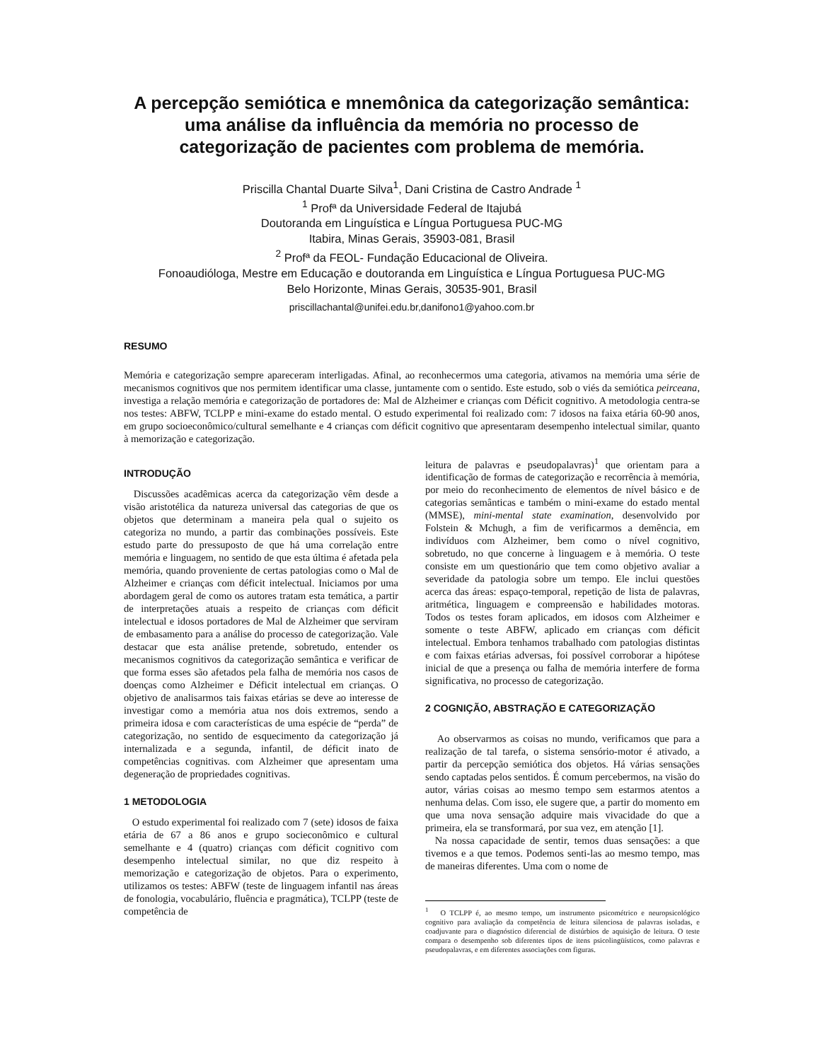A percepção semiótica e mnemônica da categorização semântica: uma análise da influência da memória no processo de categorização de pacientes com problema de memória.
Priscilla Chantal Duarte Silva<sup>1</sup>, Dani Cristina de Castro Andrade <sup>1</sup>
<sup>1</sup> Profª da Universidade Federal de Itajubá
Doutoranda em Linguística e Língua Portuguesa PUC-MG
Itabira, Minas Gerais, 35903-081, Brasil
<sup>2</sup> Profª da FEOL- Fundação Educacional de Oliveira.
Fonoaudióloga, Mestre em Educação e doutoranda em Linguística e Língua Portuguesa PUC-MG
Belo Horizonte, Minas Gerais, 30535-901, Brasil
priscillachantal@unifei.edu.br,danifono1@yahoo.com.br
RESUMO
Memória e categorização sempre apareceram interligadas. Afinal, ao reconhecermos uma categoria, ativamos na memória uma série de mecanismos cognitivos que nos permitem identificar uma classe, juntamente com o sentido. Este estudo, sob o viés da semiótica peirceana, investiga a relação memória e categorização de portadores de: Mal de Alzheimer e crianças com Déficit cognitivo. A metodologia centra-se nos testes: ABFW, TCLPP e mini-exame do estado mental. O estudo experimental foi realizado com: 7 idosos na faixa etária 60-90 anos, em grupo socioeconômico/cultural semelhante e 4 crianças com déficit cognitivo que apresentaram desempenho intelectual similar, quanto à memorização e categorização.
INTRODUÇÃO
Discussões acadêmicas acerca da categorização vêm desde a visão aristotélica da natureza universal das categorias de que os objetos que determinam a maneira pela qual o sujeito os categoriza no mundo, a partir das combinações possíveis. Este estudo parte do pressuposto de que há uma correlação entre memória e linguagem, no sentido de que esta última é afetada pela memória, quando proveniente de certas patologias como o Mal de Alzheimer e crianças com déficit intelectual. Iniciamos por uma abordagem geral de como os autores tratam esta temática, a partir de interpretações atuais a respeito de crianças com déficit intelectual e idosos portadores de Mal de Alzheimer que serviram de embasamento para a análise do processo de categorização. Vale destacar que esta análise pretende, sobretudo, entender os mecanismos cognitivos da categorização semântica e verificar de que forma esses são afetados pela falha de memória nos casos de doenças como Alzheimer e Déficit intelectual em crianças. O objetivo de analisarmos tais faixas etárias se deve ao interesse de investigar como a memória atua nos dois extremos, sendo a primeira idosa e com características de uma espécie de “perda” de categorização, no sentido de esquecimento da categorização já internalizada e a segunda, infantil, de déficit inato de competências cognitivas. com Alzheimer que apresentam uma degeneração de propriedades cognitivas.
1 METODOLOGIA
O estudo experimental foi realizado com 7 (sete) idosos de faixa etária de 67 a 86 anos e grupo socieconômico e cultural semelhante e 4 (quatro) crianças com déficit cognitivo com desempenho intelectual similar, no que diz respeito à memorização e categorização de objetos. Para o experimento, utilizamos os testes: ABFW (teste de linguagem infantil nas áreas de fonologia, vocabulário, fluência e pragmática), TCLPP (teste de competência de
leitura de palavras e pseudopalavras)<sup>1</sup> que orientam para a identificação de formas de categorização e recorrência à memória, por meio do reconhecimento de elementos de nível básico e de categorias semânticas e também o mini-exame do estado mental (MMSE), mini-mental state examination, desenvolvido por Folstein & Mchugh, a fim de verificarmos a demência, em indivíduos com Alzheimer, bem como o nível cognitivo, sobretudo, no que concerne à linguagem e à memória. O teste consiste em um questionário que tem como objetivo avaliar a severidade da patologia sobre um tempo. Ele inclui questões acerca das áreas: espaço-temporal, repetição de lista de palavras, aritmética, linguagem e compreensão e habilidades motoras. Todos os testes foram aplicados, em idosos com Alzheimer e somente o teste ABFW, aplicado em crianças com déficit intelectual. Embora tenhamos trabalhado com patologias distintas e com faixas etárias adversas, foi possível corroborar a hipótese inicial de que a presença ou falha de memória interfere de forma significativa, no processo de categorização.
2 COGNIÇÃO, ABSTRAÇÃO E CATEGORIZAÇÃO
Ao observarmos as coisas no mundo, verificamos que para a realização de tal tarefa, o sistema sensório-motor é ativado, a partir da percepção semiótica dos objetos. Há várias sensações sendo captadas pelos sentidos. É comum percebermos, na visão do autor, várias coisas ao mesmo tempo sem estarmos atentos a nenhuma delas. Com isso, ele sugere que, a partir do momento em que uma nova sensação adquire mais vivacidade do que a primeira, ela se transformará, por sua vez, em atenção [1].
Na nossa capacidade de sentir, temos duas sensações: a que tivemos e a que temos. Podemos senti-las ao mesmo tempo, mas de maneiras diferentes. Uma com o nome de
<sup>1</sup> O TCLPP é, ao mesmo tempo, um instrumento psicométrico e neuropsicológico cognitivo para avaliação da competência de leitura silenciosa de palavras isoladas, e coadjuvante para o diagnóstico diferencial de distúrbios de aquisição de leitura. O teste compara o desempenho sob diferentes tipos de itens psicolingüísticos, como palavras e pseudopalavras, e em diferentes associações com figuras.